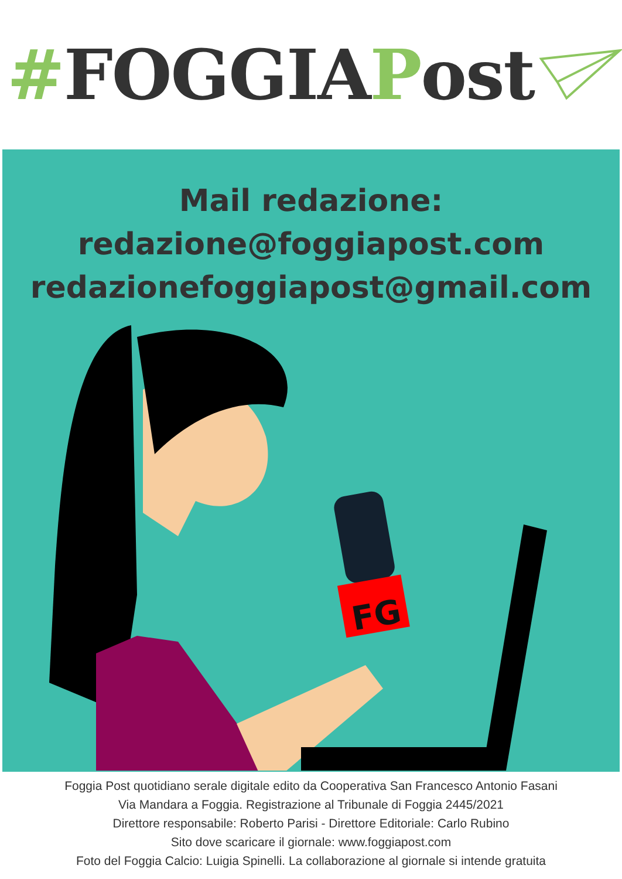# FOGGIA P ost
Mail redazione:
redazione@foggiapost.com
redazionefoggiapost@gmail.com
FG
Foggia Post quotidiano serale digitale edito da Cooperativa San Francesco Antonio Fasani
Via Mandara a Foggia. Registrazione al Tribunale di Foggia 2445/2021
Direttore responsabile: Roberto Parisi - Direttore Editoriale: Carlo Rubino
Sito dove scaricare il giornale: www.foggiapost.com
Foto del Foggia Calcio: Luigia Spinelli. La collaborazione al giornale si intende gratuita